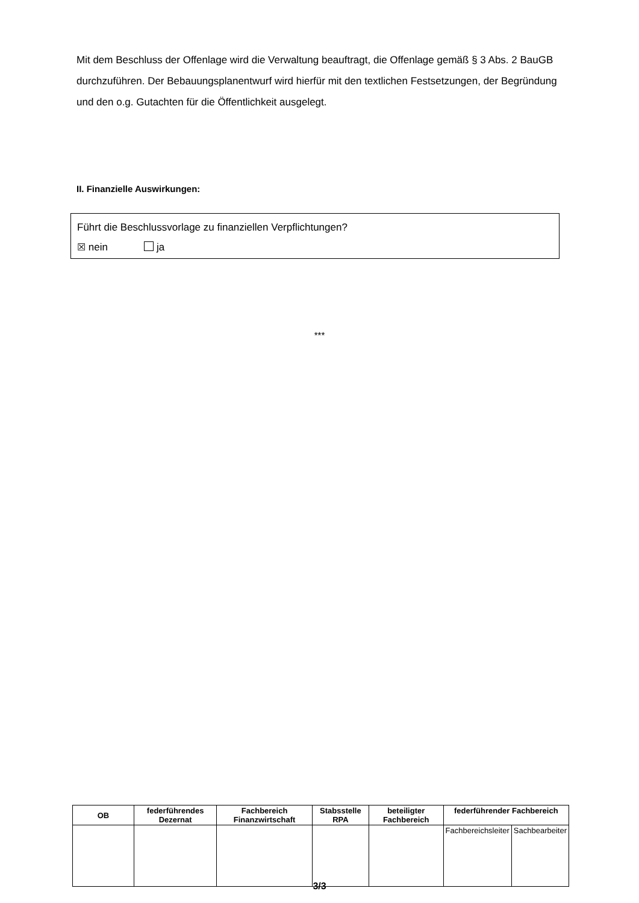Mit dem Beschluss der Offenlage wird die Verwaltung beauftragt, die Offenlage gemäß § 3 Abs. 2 BauGB durchzuführen. Der Bebauungsplanentwurf wird hierfür mit den textlichen Festsetzungen, der Begründung und den o.g. Gutachten für die Öffentlichkeit ausgelegt.
II. Finanzielle Auswirkungen:
Führt die Beschlussvorlage zu finanziellen Verpflichtungen?
☒ nein ja
***
| OB | federführendes Dezernat | Fachbereich Finanzwirtschaft | Stabsstelle RPA | beteiligter Fachbereich | federführender Fachbereich | |
| --- | --- | --- | --- | --- | --- | --- |
| | | | | | Fachbereichsleiter | Sachbearbeiter |
3/3